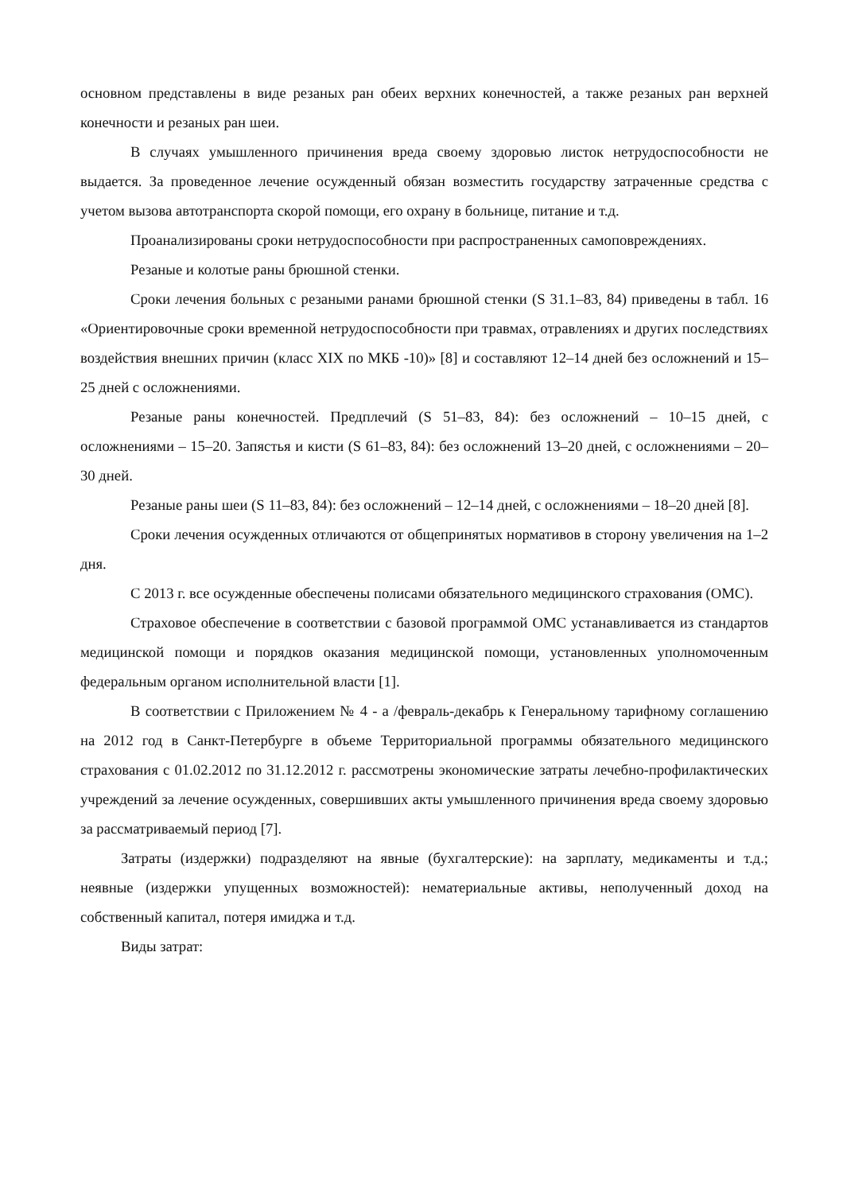основном представлены в виде резаных ран обеих верхних конечностей, а также резаных ран верхней конечности и резаных ран шеи.
В случаях умышленного причинения вреда своему здоровью листок нетрудоспособности не выдается. За проведенное лечение осужденный обязан возместить государству затраченные средства с учетом вызова автотранспорта скорой помощи, его охрану в больнице, питание и т.д.
Проанализированы сроки нетрудоспособности при распространенных самоповреждениях.
Резаные и колотые раны брюшной стенки.
Сроки лечения больных с резаными ранами брюшной стенки (S 31.1–83, 84) приведены в табл. 16 «Ориентировочные сроки временной нетрудоспособности при травмах, отравлениях и других последствиях воздействия внешних причин (класс XIX по МКБ -10)» [8] и составляют 12–14 дней без осложнений и 15–25 дней с осложнениями.
Резаные раны конечностей. Предплечий (S 51–83, 84): без осложнений – 10–15 дней, с осложнениями – 15–20. Запястья и кисти (S 61–83, 84): без осложнений 13–20 дней, с осложнениями – 20–30 дней.
Резаные раны шеи (S 11–83, 84): без осложнений – 12–14 дней, с осложнениями – 18–20 дней [8].
Сроки лечения осужденных отличаются от общепринятых нормативов в сторону увеличения на 1–2 дня.
С 2013 г. все осужденные обеспечены полисами обязательного медицинского страхования (ОМС).
Страховое обеспечение в соответствии с базовой программой ОМС устанавливается из стандартов медицинской помощи и порядков оказания медицинской помощи, установленных уполномоченным федеральным органом исполнительной власти [1].
В соответствии с Приложением № 4 - а /февраль-декабрь к Генеральному тарифному соглашению на 2012 год в Санкт-Петербурге в объеме Территориальной программы обязательного медицинского страхования с 01.02.2012 по 31.12.2012 г. рассмотрены экономические затраты лечебно-профилактических учреждений за лечение осужденных, совершивших акты умышленного причинения вреда своему здоровью за рассматриваемый период [7].
Затраты (издержки) подразделяют на явные (бухгалтерские): на зарплату, медикаменты и т.д.; неявные (издержки упущенных возможностей): нематериальные активы, неполученный доход на собственный капитал, потеря имиджа и т.д.
Виды затрат: